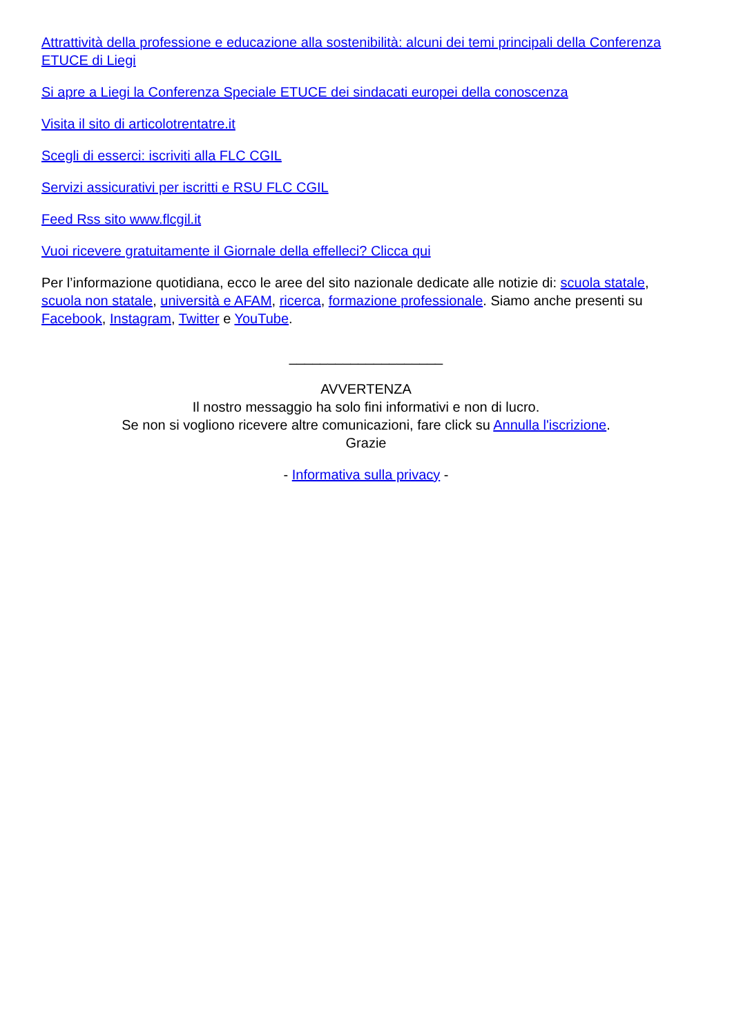Attrattività della professione e educazione alla sostenibilità: alcuni dei temi principali della Conferenza ETUCE di Liegi
Si apre a Liegi la Conferenza Speciale ETUCE dei sindacati europei della conoscenza
Visita il sito di articolotrentatre.it
Scegli di esserci: iscriviti alla FLC CGIL
Servizi assicurativi per iscritti e RSU FLC CGIL
Feed Rss sito www.flcgil.it
Vuoi ricevere gratuitamente il Giornale della effelleci? Clicca qui
Per l’informazione quotidiana, ecco le aree del sito nazionale dedicate alle notizie di: scuola statale, scuola non statale, università e AFAM, ricerca, formazione professionale. Siamo anche presenti su Facebook, Instagram, Twitter e YouTube.
____________________
AVVERTENZA
Il nostro messaggio ha solo fini informativi e non di lucro.
Se non si vogliono ricevere altre comunicazioni, fare click su Annulla l'iscrizione.
Grazie
- Informativa sulla privacy -